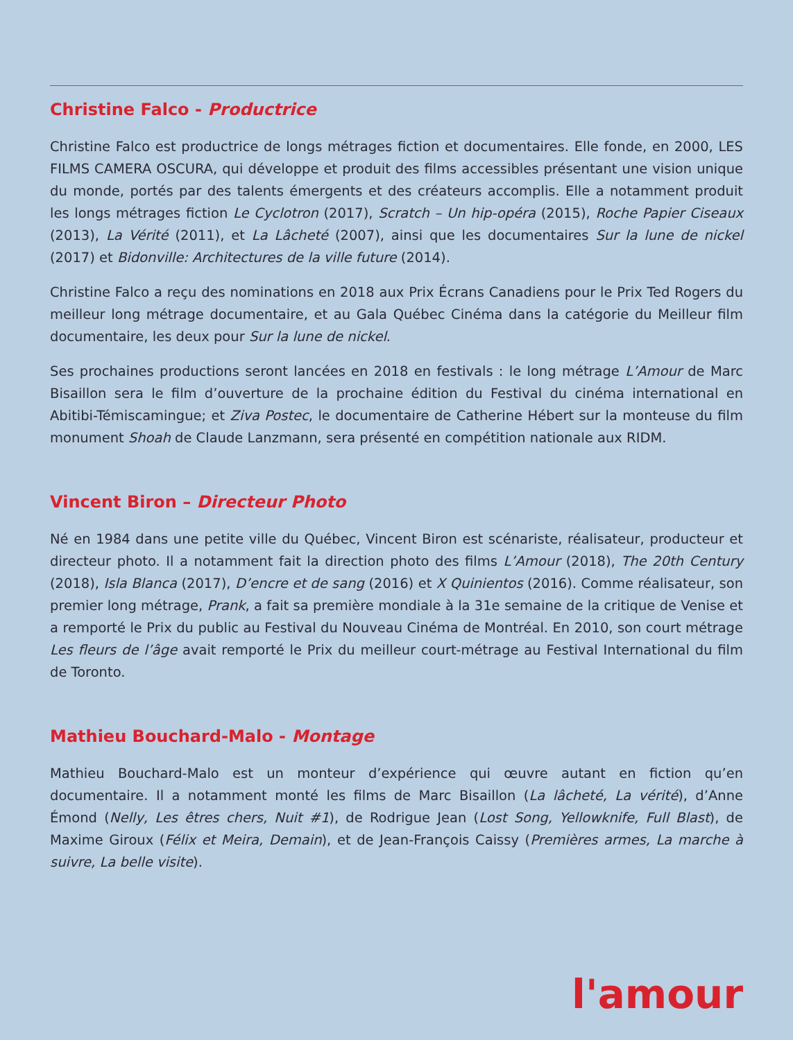Christine Falco - Productrice
Christine Falco est productrice de longs métrages fiction et documentaires. Elle fonde, en 2000, LES FILMS CAMERA OSCURA, qui développe et produit des films accessibles présentant une vision unique du monde, portés par des talents émergents et des créateurs accomplis. Elle a notamment produit les longs métrages fiction Le Cyclotron (2017), Scratch – Un hip-opéra (2015), Roche Papier Ciseaux (2013), La Vérité (2011), et La Lâcheté (2007), ainsi que les documentaires Sur la lune de nickel (2017) et Bidonville: Architectures de la ville future (2014).
Christine Falco a reçu des nominations en 2018 aux Prix Écrans Canadiens pour le Prix Ted Rogers du meilleur long métrage documentaire, et au Gala Québec Cinéma dans la catégorie du Meilleur film documentaire, les deux pour Sur la lune de nickel.
Ses prochaines productions seront lancées en 2018 en festivals : le long métrage L’Amour de Marc Bisaillon sera le film d’ouverture de la prochaine édition du Festival du cinéma international en Abitibi-Témiscamingue; et Ziva Postec, le documentaire de Catherine Hébert sur la monteuse du film monument Shoah de Claude Lanzmann, sera présenté en compétition nationale aux RIDM.
Vincent Biron – Directeur Photo
Né en 1984 dans une petite ville du Québec, Vincent Biron est scénariste, réalisateur, producteur et directeur photo. Il a notamment fait la direction photo des films L’Amour (2018), The 20th Century (2018), Isla Blanca (2017), D’encre et de sang (2016) et X Quinientos (2016). Comme réalisateur, son premier long métrage, Prank, a fait sa première mondiale à la 31e semaine de la critique de Venise et a remporté le Prix du public au Festival du Nouveau Cinéma de Montréal. En 2010, son court métrage Les fleurs de l’âge avait remporté le Prix du meilleur court-métrage au Festival International du film de Toronto.
Mathieu Bouchard-Malo - Montage
Mathieu Bouchard-Malo est un monteur d’expérience qui œuvre autant en fiction qu’en documentaire. Il a notamment monté les films de Marc Bisaillon (La lâcheté, La vérité), d’Anne Émond (Nelly, Les êtres chers, Nuit #1), de Rodrigue Jean (Lost Song, Yellowknife, Full Blast), de Maxime Giroux (Félix et Meira, Demain), et de Jean-François Caissy (Premières armes, La marche à suivre, La belle visite).
l'amour